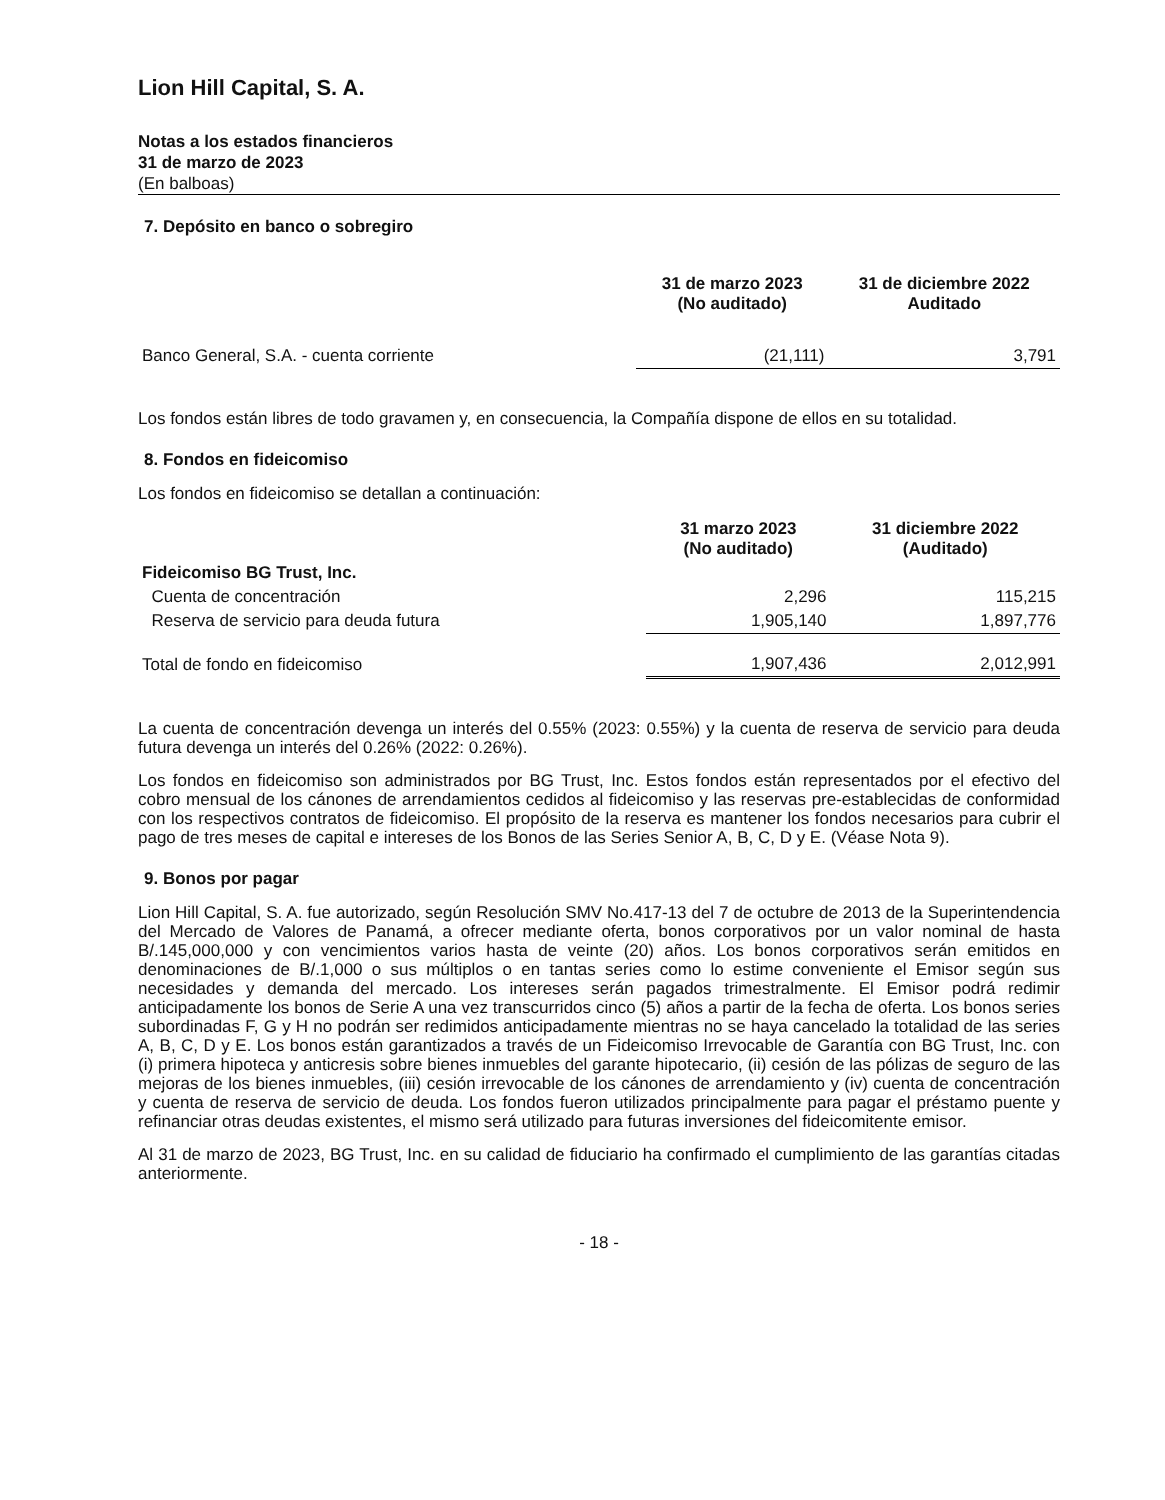Lion Hill Capital, S. A.
Notas a los estados financieros
31 de marzo de 2023
(En balboas)
7. Depósito en banco o sobregiro
| | 31 de marzo 2023 (No auditado) | 31 de diciembre 2022 Auditado |
| --- | --- | --- |
| Banco General, S.A. - cuenta corriente | (21,111) | 3,791 |
Los fondos están libres de todo gravamen y, en consecuencia, la Compañía dispone de ellos en su totalidad.
8. Fondos en fideicomiso
Los fondos en fideicomiso se detallan a continuación:
| | 31 marzo 2023 (No auditado) | 31 diciembre 2022 (Auditado) |
| --- | --- | --- |
| Fideicomiso BG Trust, Inc. | | |
| Cuenta de concentración | 2,296 | 115,215 |
| Reserva de servicio para deuda futura | 1,905,140 | 1,897,776 |
| Total de fondo en fideicomiso | 1,907,436 | 2,012,991 |
La cuenta de concentración devenga un interés del 0.55% (2023: 0.55%) y la cuenta de reserva de servicio para deuda futura devenga un interés del 0.26% (2022: 0.26%).
Los fondos en fideicomiso son administrados por BG Trust, Inc. Estos fondos están representados por el efectivo del cobro mensual de los cánones de arrendamientos cedidos al fideicomiso y las reservas pre-establecidas de conformidad con los respectivos contratos de fideicomiso. El propósito de la reserva es mantener los fondos necesarios para cubrir el pago de tres meses de capital e intereses de los Bonos de las Series Senior A, B, C, D y E. (Véase Nota 9).
9. Bonos por pagar
Lion Hill Capital, S. A. fue autorizado, según Resolución SMV No.417-13 del 7 de octubre de 2013 de la Superintendencia del Mercado de Valores de Panamá, a ofrecer mediante oferta, bonos corporativos por un valor nominal de hasta B/.145,000,000 y con vencimientos varios hasta de veinte (20) años. Los bonos corporativos serán emitidos en denominaciones de B/.1,000 o sus múltiplos o en tantas series como lo estime conveniente el Emisor según sus necesidades y demanda del mercado. Los intereses serán pagados trimestralmente. El Emisor podrá redimir anticipadamente los bonos de Serie A una vez transcurridos cinco (5) años a partir de la fecha de oferta. Los bonos series subordinadas F, G y H no podrán ser redimidos anticipadamente mientras no se haya cancelado la totalidad de las series A, B, C, D y E. Los bonos están garantizados a través de un Fideicomiso Irrevocable de Garantía con BG Trust, Inc. con (i) primera hipoteca y anticresis sobre bienes inmuebles del garante hipotecario, (ii) cesión de las pólizas de seguro de las mejoras de los bienes inmuebles, (iii) cesión irrevocable de los cánones de arrendamiento y (iv) cuenta de concentración y cuenta de reserva de servicio de deuda. Los fondos fueron utilizados principalmente para pagar el préstamo puente y refinanciar otras deudas existentes, el mismo será utilizado para futuras inversiones del fideicomitente emisor.
Al 31 de marzo de 2023, BG Trust, Inc. en su calidad de fiduciario ha confirmado el cumplimiento de las garantías citadas anteriormente.
- 18 -